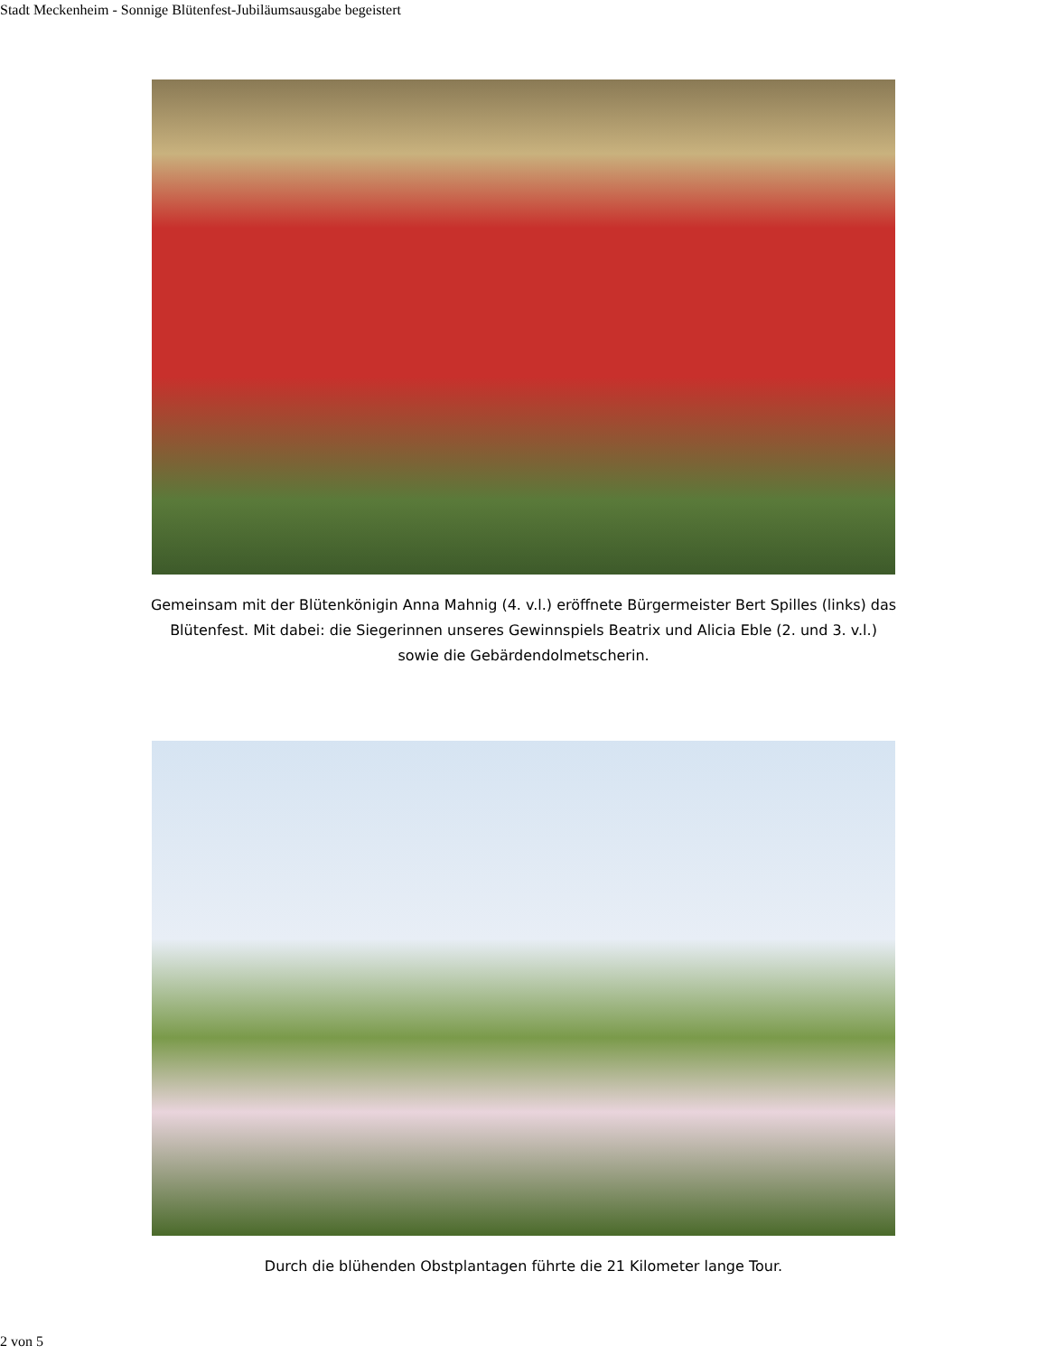Stadt Meckenheim - Sonnige Blütenfest-Jubiläumsausgabe begeistert
Gemeinsam mit der Blütenkönigin Anna Mahnig (4. v.l.) eröffnete Bürgermeister Bert Spilles (links) das Blütenfest. Mit dabei: die Siegerinnen unseres Gewinnspiels Beatrix und Alicia Eble (2. und 3. v.l.) sowie die Gebärdendolmetscherin.
Durch die blühenden Obstplantagen führte die 21 Kilometer lange Tour.
2 von 5